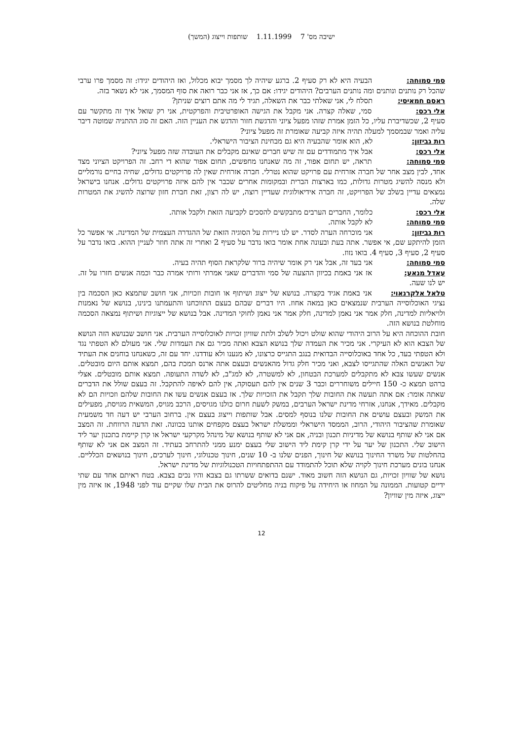ישיבה מס' 7 1.11.1999 שותפות וייצוג (המשך)
סמי סמוחה: הבעיה היא לא רק סעיף 2. ברגע שיהיה לך מסמך יבוא מכלול, ואז היהודים יגידו: זה מסמך פרו ערבי שהכל רק נותנים ונותנים ומה נותנים הערבים? היהודים יגידו: אם כך, אז אני כבר רואה את סוף המסמך, אני לא נשאר בזה.
ראסם חמאיסי: תסלח לי, אני שאלתי כבר את השאלה, תגיד לי מה אתם רוצים שניתן?
אלי רכס: סמי, שאלה קצרה. אני מקבל את הגישה האופרטיבית והפרקטית, אני רק שואל איך זה מתקשר עם סעיף 2, שכשדיברת עליו, כל הזמן אמרת שזהו מפעל ציוני והדגשת חזור והדגש את העניין הזה. האם זה סוג ההתניה שמוטה דיבר עליה ואמר שבמסמך למעלה תהיה איזה קביעה שאומרת זה מפעל ציוני?
רות גביזון: לא, הוא אומר שהבעיה היא גם מבחינת הציבור הישראלי.
אלי רכס: אבל איך מתמודדים עם זה שיש חברים שאינם מקבלים את העובדה שזה מפעל ציוני?
סמי סמוחה: תראה, יש תחום אפור, זה מה שאנחנו מחפשים, תחום אפור שהוא די רחב. זה הפרויקט הציוני מצד אחד, לבין מצב אחר של חברה אזרחית עם פרויקט שהוא נטרלי. חברה אזרחית שאין לה פרויקטים גדולים, שחיה בחיים נורמליים ולא מנסה להשיג מטרות גדולות, כמו בארצות הברית ובמקומות אחרים שכבר אין להם איזה פרויקטים גדולים. אנחנו בישראל נמצאים עדיין בשלב של הפרויקט, זה חברה אידיאולוגית שעדיין רוצה, יש לה רצון, זאת חברת חזון שרוצה להשיג את המטרות שלה.
אלי רכס: כלומר, החברים הערבים מתבקשים להסכים לקביעה הזאת ולקבל אותה.
סמי סמוחה: לא לקבל אותה.
רות גביזון: אני מוכרחה הערה לסדר. יש לנו ניירות על הסוגיה הזאת של ההגדרה העצמית של המדינה. אי אפשר כל הזמן להיתקע שם, אי אפשר. אתה בעת ובעונה אחת אומר בואו נדבר על סעיף 2 ואחרי זה אתה חוזר לעניין ההוא. בואו נדבר על סעיף 2, סעיף 3, סעיף 4. בואו נזוז.
סמי סמוחה: אני בעד זה, אבל אני רק אומר שיהיה ברור שלקראת הסוף תהיה בעיה.
עאדל מנאע: אז אני באמת בכיוון ההצעה של סמי והדברים שאני אמרתי ורותי אמרה כבר וכמה אנשים חזרו על זה. יש לנו שעה.
טלאל אלקרנאוי: אני באמת אגיד בקצרה. בנושא של ייצוג ושיתוף או חובות וזכויות, אני חושב שתמצא כאן הסכמה בין נציגי האוכלוסייה הערבית שנמצאים כאן במאה אחוז. היו דברים שבהם בעצם התווכחנו והתעמתנו בינינו, בנושא של נאמנות ולויאליות למדינה, חלק אמר אני נאמן למדינה, חלק אמר אני נאמן לחוקי המדינה. אבל בנושא של ייצוגיות ושיתוף נמצאה הסכמה מוחלטת בנושא הזה.
חובת ההוכחה היא על הרוב היהודי שהוא שולט ויכול לשלב ולתת שוויון זכויות לאוכלוסייה הערבית. אני חושב שבנושא הזה הנושא של הצבא הוא לא העיקרי. אני מכיר את העמדה שלך בנושא הצבא ואתה מכיר גם את העמדות שלי. אני מעולם לא הטפתי נגד ולא הטפתי בעד, כל אחד באוכלוסייה הבדואית בנגב התגייס כרצונו, לא מנענו ולא עודדנו. יחד עם זה, כשאנחנו בוחנים את העתיד של האנשים האלה שהתגייסו לצבא, ואני מכיר חלק גדול מהאנשים ובעצם אתה ארנס תמכת בהם, תמצא אותם היום מובטלים. אנשים שעשו צבא לא מתקבלים למערכת הבטחון, לא למשטרה, לא למג"ב, לא לשדה התעופה. תמצא אותם מובטלים. אצלי ברהט תמצא כ- 150 חיילים משוחררים וכבר 3 שנים אין להם תעסוקה, אין להם לאיפה להתקבל. זה בעצם שולל את הדברים שאתה אומר: אם אתה תעשה את החובות שלך תקבל את הזכויות שלך. אז בעצם אנשים עשו את החובות שלהם וזכויות הם לא מקבלים. מאידך, אנחנו, אזרחי מדינת ישראל הערבים, במשק לשעת חרום כולנו מגויסים, הרכב מגויס, המשאית מגויסת, מפעילים את המשק ובעצם עושים את החובות שלנו בנוסף למסים. אבל שותפות וייצוג בעצם אין. ברחוב הערבי יש דעה חד משמעית שאומרת שהציבור היהודי, הרוב, הממסד הישראלי וממשלת ישראל בעצם מקפחים אותנו בכוונה. זאת הדעה הרווחת. זה המצב אם אני לא שותף בנושא של מדיניות תכנון ובניה, אם אני לא שותף בנושא של מינהל מקרקעי ישראל או קרן קיימת בתכנון יער ליד הישוב שלי. התכנון של יער על ידי קרן קימת ליד הישוב שלי בעצם ימנע ממני להתרחב בעתיד. זה המצב אם אני לא שותף בהחלטות של משרד החינוך בנושא של חינוך, הפנים שלנו ב- 10 שנים, חינוך טכנולוגי, חינוך לערכים, חינוך בנושאים הכלליים. אנחנו בונים מערכת חינוך לקויה שלא תוכל להתמודד עם ההתפתחויות הטכנולוגיות של מדינת ישראל.
נושא של שוויון זכויות, גם הנושא הזה חשוב מאוד. ישנם בדואים ששרתו גם בצבא והיו נכים בצבא. בטח ראיתם אחד עם שתי ידיים קטועות. הממונה על המחוז או היחידה על פיקוח בניה מחליטים להרוס את הבית שלו שקיים עוד לפני 1948, אז איזה מין ייצוג, איזה מין שוויון?
12